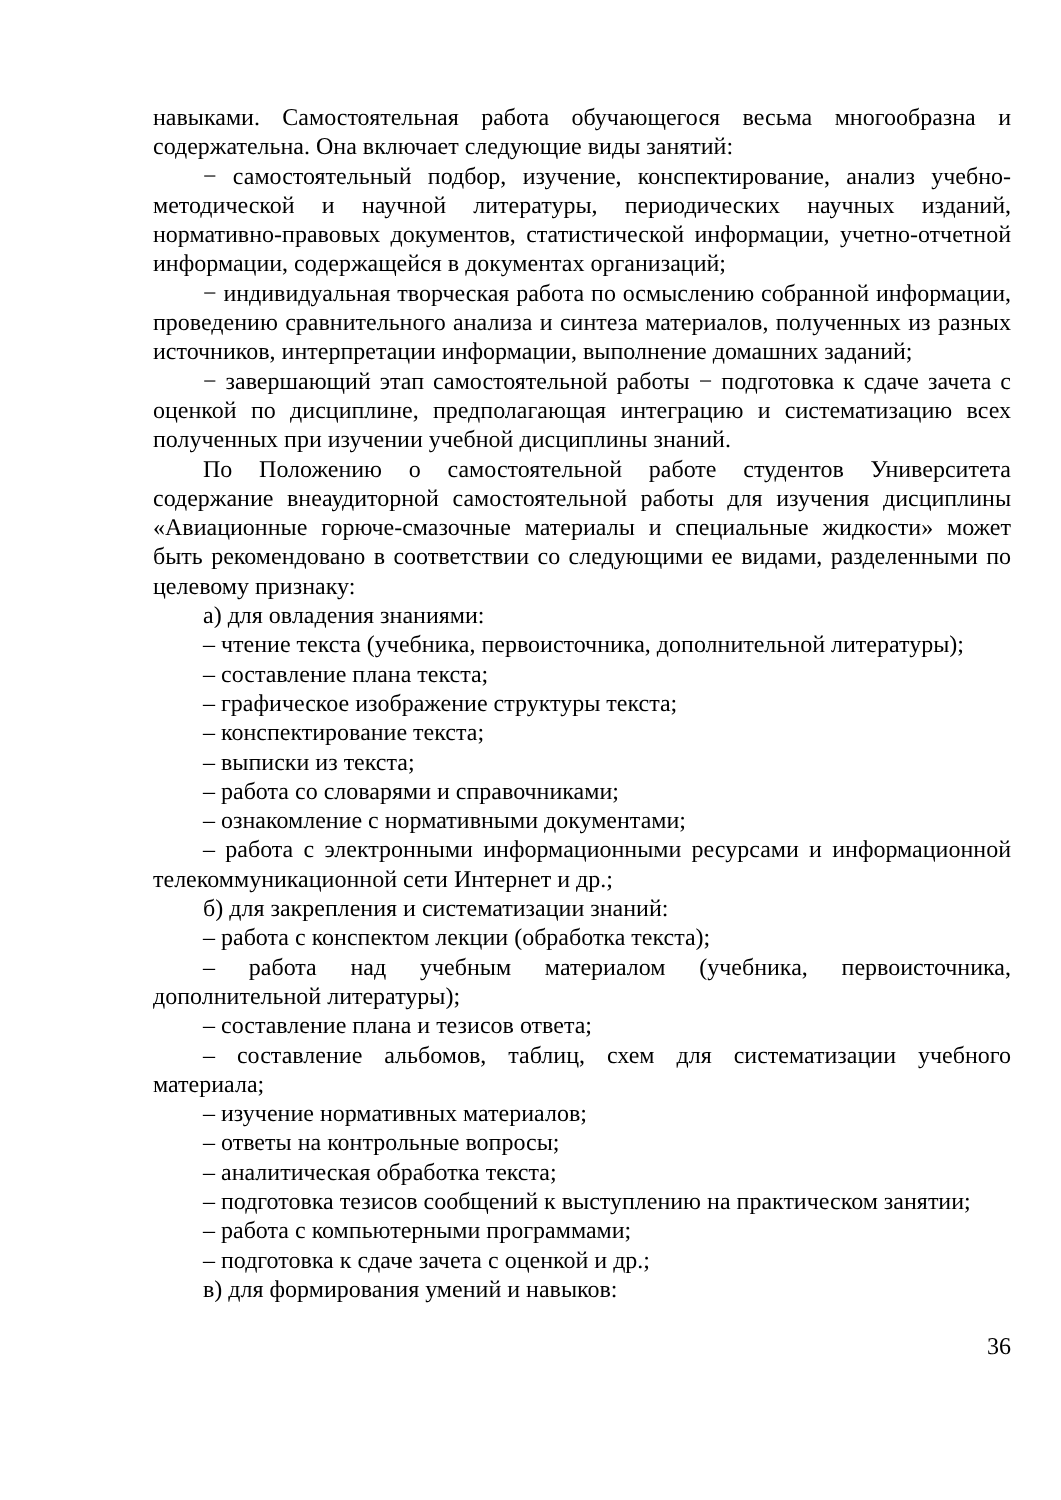навыками. Самостоятельная работа обучающегося весьма многообразна и содержательна. Она включает следующие виды занятий:
− самостоятельный подбор, изучение, конспектирование, анализ учебно-методической и научной литературы, периодических научных изданий, нормативно-правовых документов, статистической информации, учетно-отчетной информации, содержащейся в документах организаций;
− индивидуальная творческая работа по осмыслению собранной информации, проведению сравнительного анализа и синтеза материалов, полученных из разных источников, интерпретации информации, выполнение домашних заданий;
− завершающий этап самостоятельной работы − подготовка к сдаче зачета с оценкой по дисциплине, предполагающая интеграцию и систематизацию всех полученных при изучении учебной дисциплины знаний.
По Положению о самостоятельной работе студентов Университета содержание внеаудиторной самостоятельной работы для изучения дисциплины «Авиационные горюче-смазочные материалы и специальные жидкости» может быть рекомендовано в соответствии со следующими ее видами, разделенными по целевому признаку:
а) для овладения знаниями:
– чтение текста (учебника, первоисточника, дополнительной литературы);
– составление плана текста;
– графическое изображение структуры текста;
– конспектирование текста;
– выписки из текста;
– работа со словарями и справочниками;
– ознакомление с нормативными документами;
– работа с электронными информационными ресурсами и информационной телекоммуникационной сети Интернет и др.;
б) для закрепления и систематизации знаний:
– работа с конспектом лекции (обработка текста);
– работа над учебным материалом (учебника, первоисточника, дополнительной литературы);
– составление плана и тезисов ответа;
– составление альбомов, таблиц, схем для систематизации учебного материала;
– изучение нормативных материалов;
– ответы на контрольные вопросы;
– аналитическая обработка текста;
– подготовка тезисов сообщений к выступлению на практическом занятии;
– работа с компьютерными программами;
– подготовка к сдаче зачета с оценкой и др.;
в) для формирования умений и навыков:
36